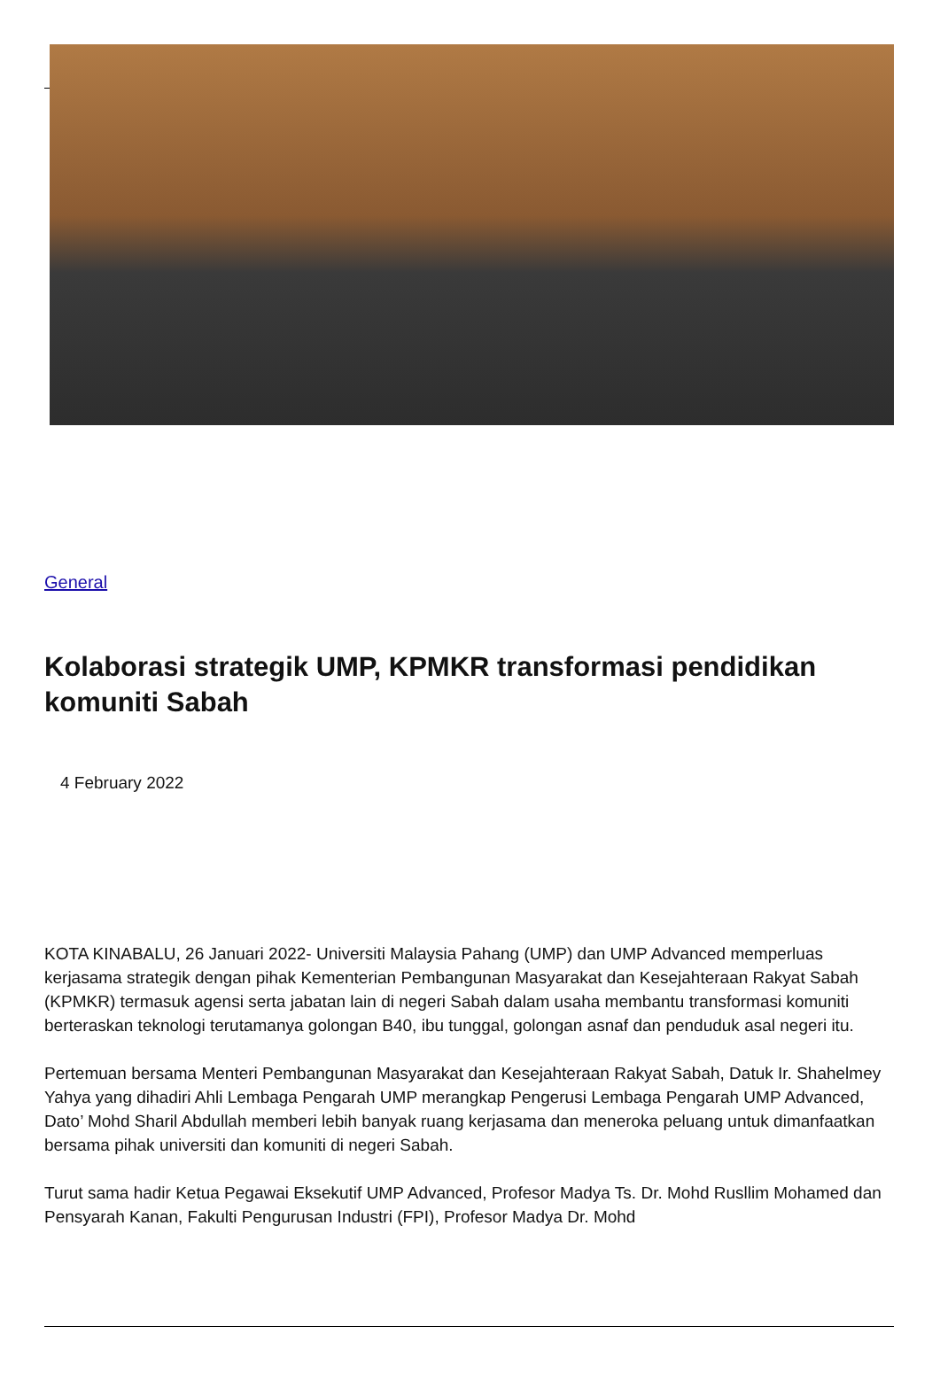General
Kolaborasi strategik UMP, KPMKR transformasi pendidikan komuniti Sabah
4 February 2022
KOTA KINABALU, 26 Januari 2022- Universiti Malaysia Pahang (UMP) dan UMP Advanced memperluas kerjasama strategik dengan pihak Kementerian Pembangunan Masyarakat dan Kesejahteraan Rakyat Sabah (KPMKR) termasuk agensi serta jabatan lain di negeri Sabah dalam usaha membantu transformasi komuniti berteraskan teknologi terutamanya golongan B40, ibu tunggal, golongan asnaf dan penduduk asal negeri itu.
Pertemuan bersama Menteri Pembangunan Masyarakat dan Kesejahteraan Rakyat Sabah, Datuk Ir. Shahelmey Yahya yang dihadiri Ahli Lembaga Pengarah UMP merangkap Pengerusi Lembaga Pengarah UMP Advanced, Dato’ Mohd Sharil Abdullah memberi lebih banyak ruang kerjasama dan meneroka peluang untuk dimanfaatkan bersama pihak universiti dan komuniti di negeri Sabah.
Turut sama hadir Ketua Pegawai Eksekutif UMP Advanced, Profesor Madya Ts. Dr. Mohd Rusllim Mohamed dan Pensyarah Kanan, Fakulti Pengurusan Industri (FPI), Profesor Madya Dr. Mohd